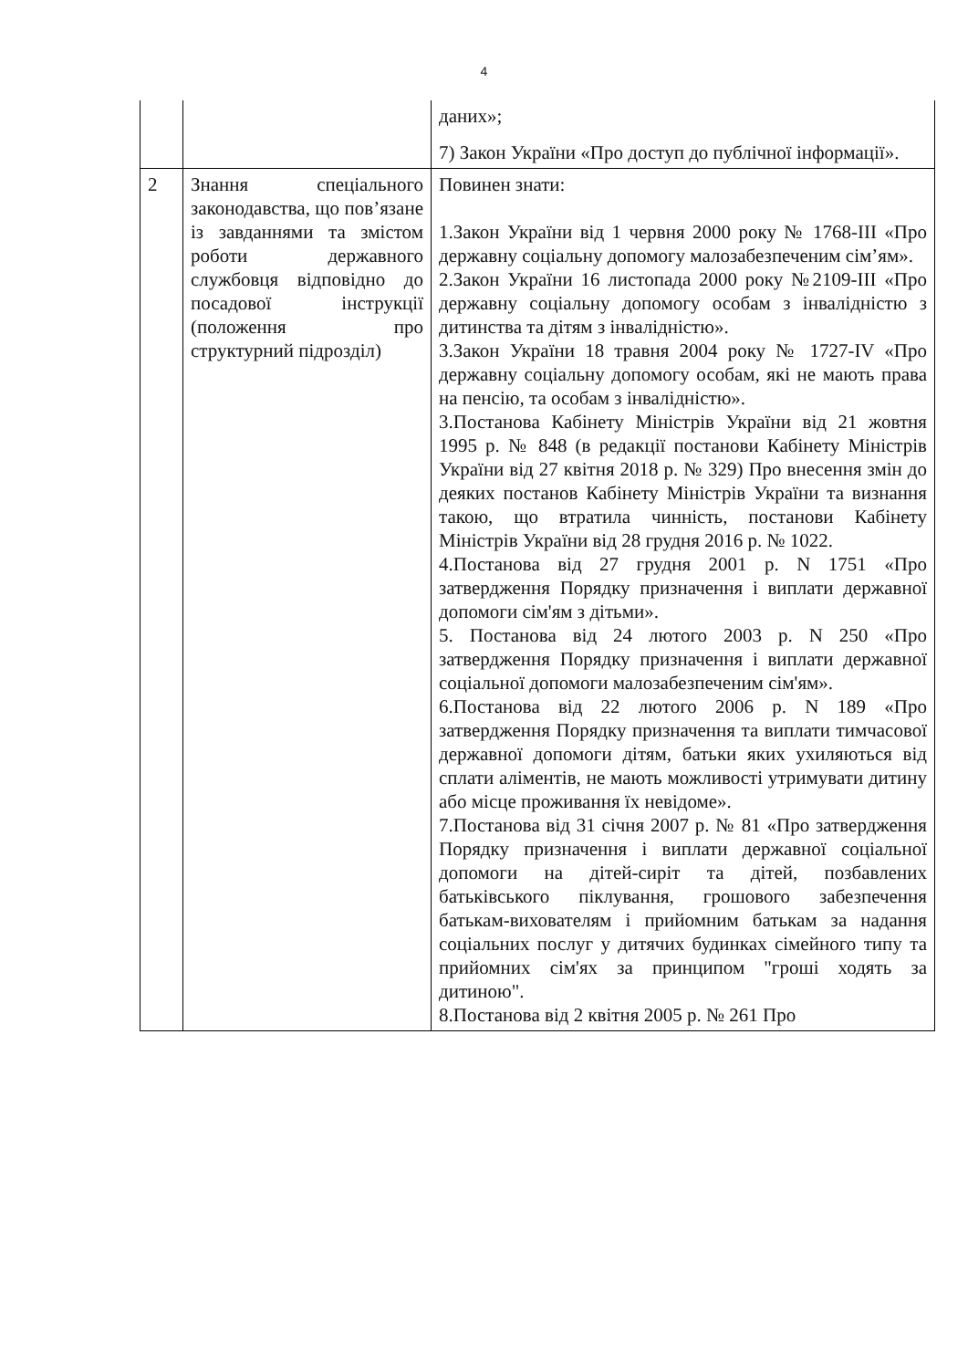4
| | | даних»; 7) Закон України «Про доступ до публічної інформації». |
| 2 | Знання спеціального законодавства, що пов’язане із завданнями та змістом роботи державного службовця відповідно до посадової інструкції (положення про структурний підрозділ) | Повинен знати: 1.Закон України від 1 червня 2000 року № 1768-III «Про державну соціальну допомогу малозабезпеченим сім’ям». 2.Закон України 16 листопада 2000 року №2109-III «Про державну соціальну допомогу особам з інвалідністю з дитинства та дітям з інвалідністю». 3.Закон України 18 травня 2004 року № 1727-IV «Про державну соціальну допомогу особам, які не мають права на пенсію, та особам з інвалідністю». 3.Постанова Кабінету Міністрів України від 21 жовтня 1995 р. № 848 (в редакції постанови Кабінету Міністрів України від 27 квітня 2018 р. № 329) Про внесення змін до деяких постанов Кабінету Міністрів України та визнання такою, що втратила чинність, постанови Кабінету Міністрів України від 28 грудня 2016 р. № 1022. 4.Постанова від 27 грудня 2001 р. N 1751 «Про затвердження Порядку призначення і виплати державної допомоги сім'ям з дітьми». 5. Постанова від 24 лютого 2003 р. N 250 «Про затвердження Порядку призначення і виплати державної соціальної допомоги малозабезпеченим сім'ям». 6.Постанова від 22 лютого 2006 р. N 189 «Про затвердження Порядку призначення та виплати тимчасової державної допомоги дітям, батьки яких ухиляються від сплати аліментів, не мають можливості утримувати дитину або місце проживання їх невідоме». 7.Постанова від 31 січня 2007 р. № 81 «Про затвердження Порядку призначення і виплати державної соціальної допомоги на дітей-сиріт та дітей, позбавлених батьківського піклування, грошового забезпечення батькам-вихователям і прийомним батькам за надання соціальних послуг у дитячих будинках сімейного типу та прийомних сім'ях за принципом "гроші ходять за дитиною". 8.Постанова від 2 квітня 2005 р. № 261 Про |